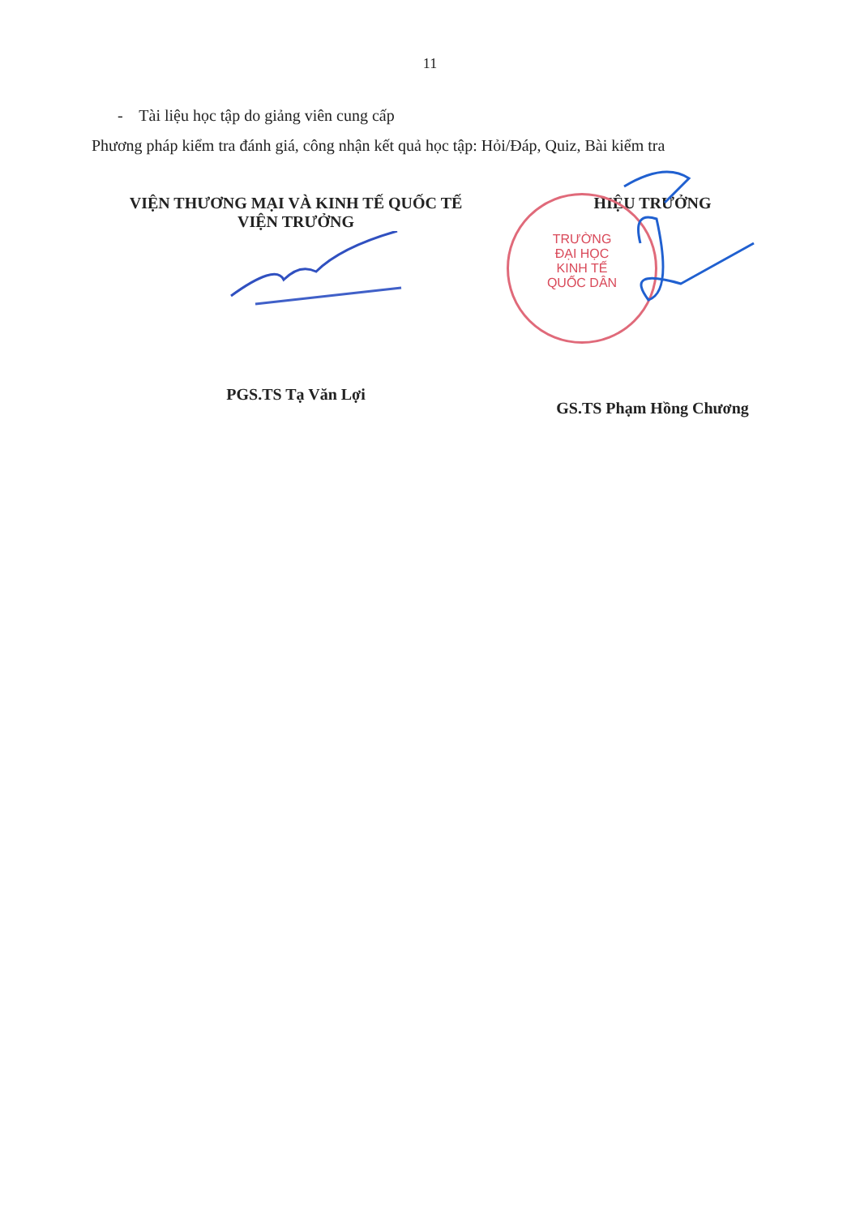11
- Tài liệu học tập do giảng viên cung cấp
Phương pháp kiểm tra đánh giá, công nhận kết quả học tập: Hỏi/Đáp, Quiz, Bài kiểm tra
TRƯỜNG
ĐẠI HỌC
KINH TẾ
QUỐC DÂN
VIỆN THƯƠNG MẠI VÀ KINH TẾ QUỐC TẾ
VIỆN TRƯỞNG
PGS.TS Tạ Văn Lợi
HIỆU TRƯỞNG
GS.TS Phạm Hồng Chương